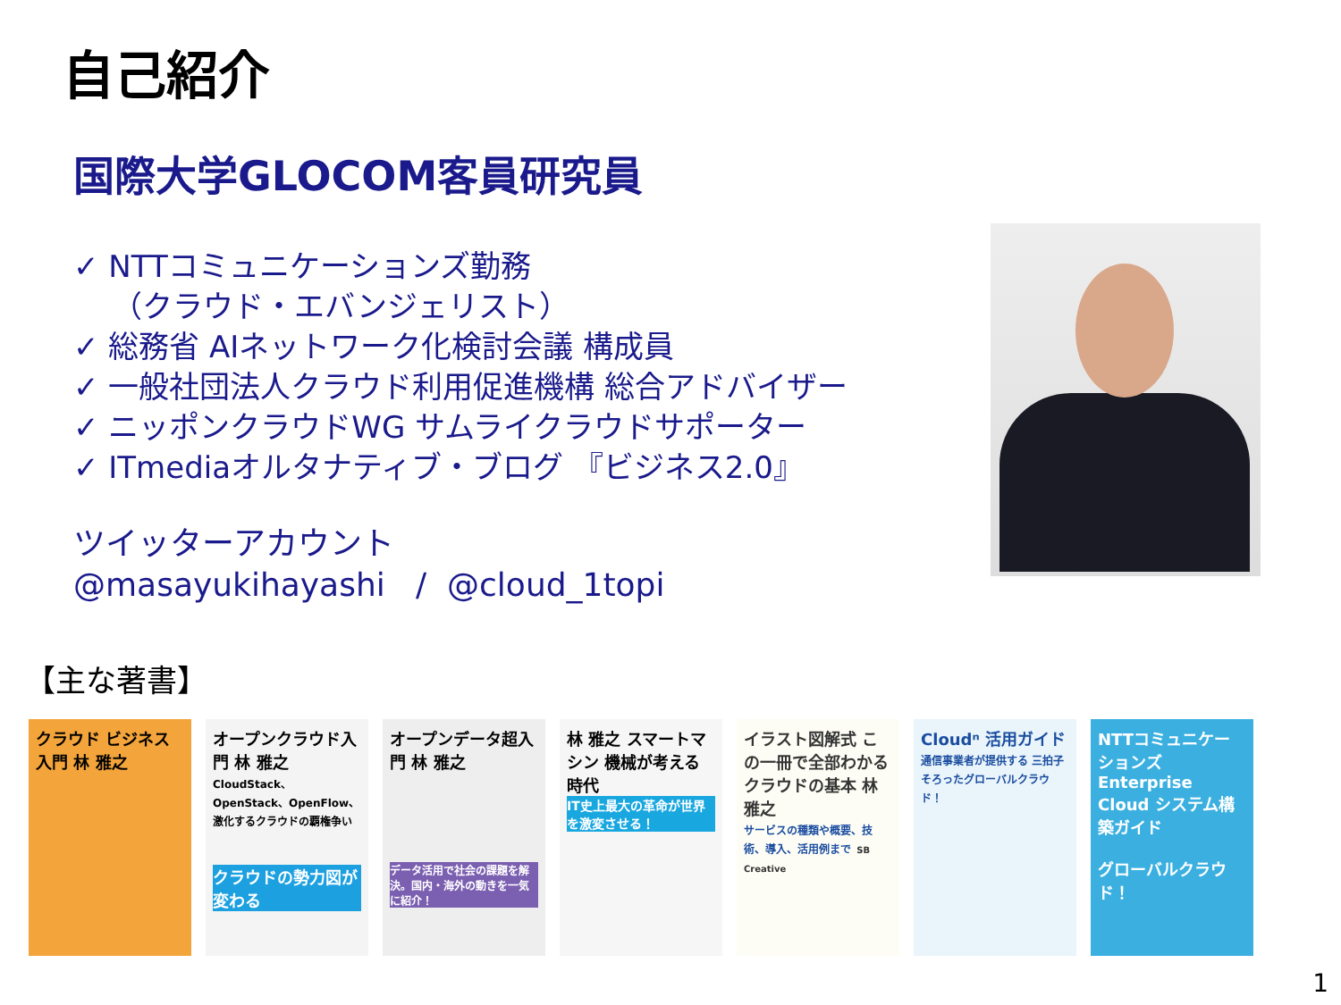自己紹介
国際大学GLOCOM客員研究員
✓ NTTコミュニケーションズ勤務
（クラウド・エバンジェリスト）
✓ 総務省 AIネットワーク化検討会議 構成員
✓ 一般社団法人クラウド利用促進機構 総合アドバイザー
✓ ニッポンクラウドWG サムライクラウドサポーター
✓ ITmediaオルタナティブ・ブログ 『ビジネス2.0』
ツイッターアカウント
@masayukihayashi / @cloud_1topi
【主な著書】
クラウド ビジネス入門 林 雅之
オープンクラウド入門 林 雅之
CloudStack、OpenStack、OpenFlow、激化するクラウドの覇権争い
クラウドの勢力図が変わる
オープンデータ超入門 林 雅之
データ活用で社会の課題を解決。国内・海外の動きを一気に紹介！
林 雅之 スマートマシン 機械が考える時代
IT史上最大の革命が世界を激変させる！
イラスト図解式 この一冊で全部わかる クラウドの基本 林 雅之
サービスの種類や概要、技術、導入、活用例まで SB Creative
Cloudⁿ 活用ガイド
通信事業者が提供する 三拍子そろったグローバルクラウド！
NTTコミュニケーションズ Enterprise Cloud システム構築ガイド
グローバルクラウド！
1